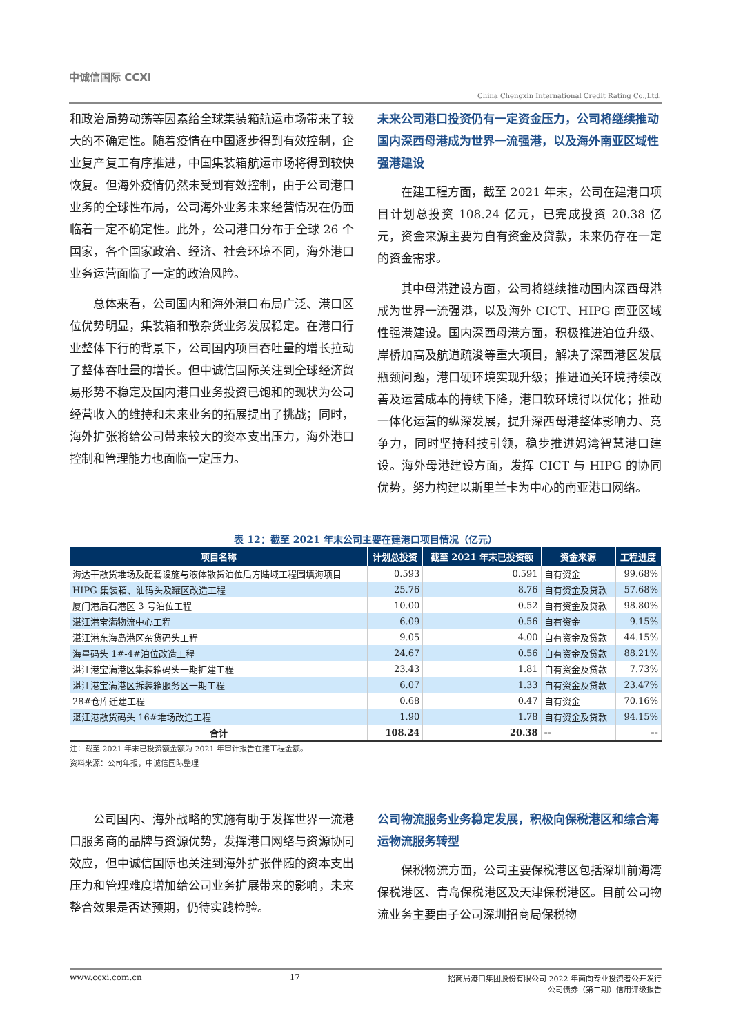中诚信国际 CCXI
China Chengxin International Credit Rating Co.,Ltd.
和政治局势动荡等因素给全球集装箱航运市场带来了较大的不确定性。随着疫情在中国逐步得到有效控制，企业复产复工有序推进，中国集装箱航运市场将得到较快恢复。但海外疫情仍然未受到有效控制，由于公司港口业务的全球性布局，公司海外业务未来经营情况在仍面临着一定不确定性。此外，公司港口分布于全球 26 个国家，各个国家政治、经济、社会环境不同，海外港口业务运营面临了一定的政治风险。
总体来看，公司国内和海外港口布局广泛、港口区位优势明显，集装箱和散杂货业务发展稳定。在港口行业整体下行的背景下，公司国内项目吞吐量的增长拉动了整体吞吐量的增长。但中诚信国际关注到全球经济贸易形势不稳定及国内港口业务投资已饱和的现状为公司经营收入的维持和未来业务的拓展提出了挑战；同时，海外扩张将给公司带来较大的资本支出压力，海外港口控制和管理能力也面临一定压力。
未来公司港口投资仍有一定资金压力，公司将继续推动国内深西母港成为世界一流强港，以及海外南亚区域性强港建设
在建工程方面，截至 2021 年末，公司在建港口项目计划总投资 108.24 亿元，已完成投资 20.38 亿元，资金来源主要为自有资金及贷款，未来仍存在一定的资金需求。
其中母港建设方面，公司将继续推动国内深西母港成为世界一流强港，以及海外 CICT、HIPG 南亚区域性强港建设。国内深西母港方面，积极推进泊位升级、岸桥加高及航道疏浚等重大项目，解决了深西港区发展瓶颈问题，港口硬环境实现升级；推进通关环境持续改善及运营成本的持续下降，港口软环境得以优化；推动一体化运营的纵深发展，提升深西母港整体影响力、竞争力，同时坚持科技引领，稳步推进妈湾智慧港口建设。海外母港建设方面，发挥 CICT 与 HIPG 的协同优势，努力构建以斯里兰卡为中心的南亚港口网络。
表 12：截至 2021 年末公司主要在建港口项目情况（亿元）
| 项目名称 | 计划总投资 | 截至 2021 年末已投资额 | 资金来源 | 工程进度 |
| --- | --- | --- | --- | --- |
| 海达干散货堆场及配套设施与液体散货泊位后方陆域工程围填海项目 | 0.593 | 0.591 | 自有资金 | 99.68% |
| HIPG 集装箱、油码头及罐区改造工程 | 25.76 | 8.76 | 自有资金及贷款 | 57.68% |
| 厦门港后石港区 3 号泊位工程 | 10.00 | 0.52 | 自有资金及贷款 | 98.80% |
| 湛江港宝满物流中心工程 | 6.09 | 0.56 | 自有资金 | 9.15% |
| 湛江港东海岛港区杂货码头工程 | 9.05 | 4.00 | 自有资金及贷款 | 44.15% |
| 海星码头 1#-4#泊位改造工程 | 24.67 | 0.56 | 自有资金及贷款 | 88.21% |
| 湛江港宝满港区集装箱码头一期扩建工程 | 23.43 | 1.81 | 自有资金及贷款 | 7.73% |
| 湛江港宝满港区拆装箱服务区一期工程 | 6.07 | 1.33 | 自有资金及贷款 | 23.47% |
| 28#仓库迁建工程 | 0.68 | 0.47 | 自有资金 | 70.16% |
| 湛江港散货码头 16#堆场改造工程 | 1.90 | 1.78 | 自有资金及贷款 | 94.15% |
| 合计 | 108.24 | 20.38 | -- | -- |
注：截至 2021 年末已投资额金额为 2021 年审计报告在建工程金额。
资料来源：公司年报，中诚信国际整理
公司国内、海外战略的实施有助于发挥世界一流港口服务商的品牌与资源优势，发挥港口网络与资源协同效应，但中诚信国际也关注到海外扩张伴随的资本支出压力和管理难度增加给公司业务扩展带来的影响，未来整合效果是否达预期，仍待实践检验。
公司物流服务业务稳定发展，积极向保税港区和综合海运物流服务转型
保税物流方面，公司主要保税港区包括深圳前海湾保税港区、青岛保税港区及天津保税港区。目前公司物流业务主要由子公司深圳招商局保税物
www.ccxi.com.cn 17 招商局港口集团股份有限公司 2022 年面向专业投资者公开发行
公司债券（第二期）信用评级报告